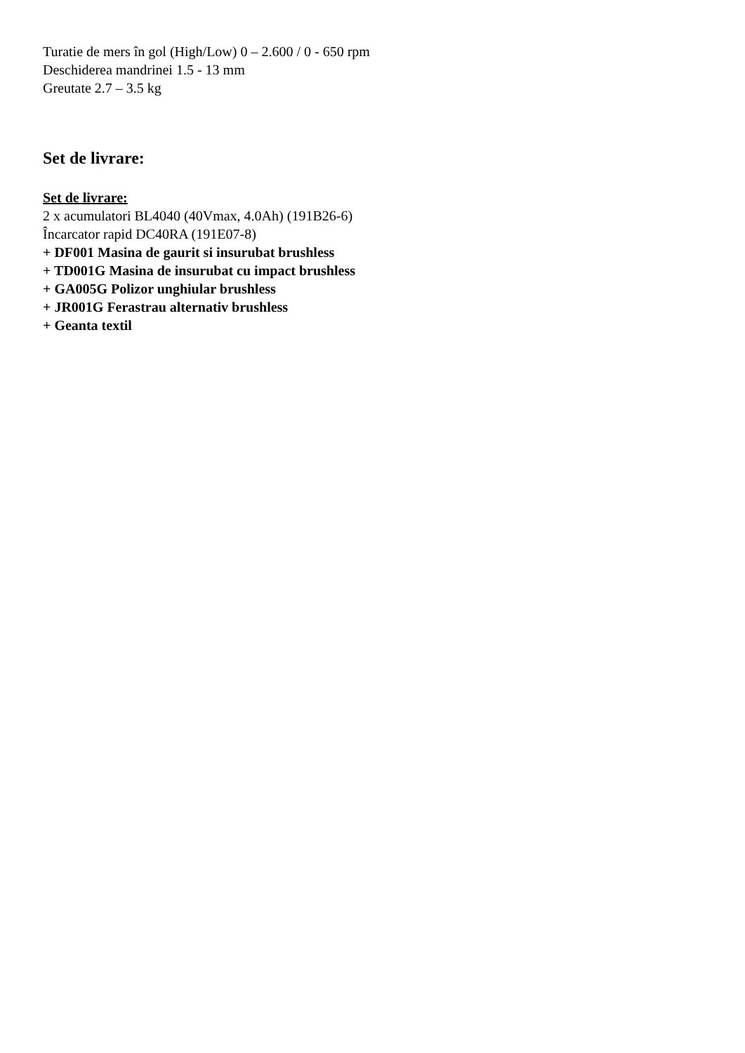Turatie de mers în gol (High/Low) 0 – 2.600 / 0 - 650 rpm
Deschiderea mandrinei 1.5 - 13 mm
Greutate 2.7 – 3.5 kg
Set de livrare:
Set de livrare:
2 x acumulatori BL4040 (40Vmax, 4.0Ah) (191B26-6)
Încarcator rapid DC40RA (191E07-8)
+ DF001 Masina de gaurit si insurubat brushless
+ TD001G Masina de insurubat cu impact brushless
+ GA005G Polizor unghiular brushless
+ JR001G Ferastrau alternativ brushless
+ Geanta textil